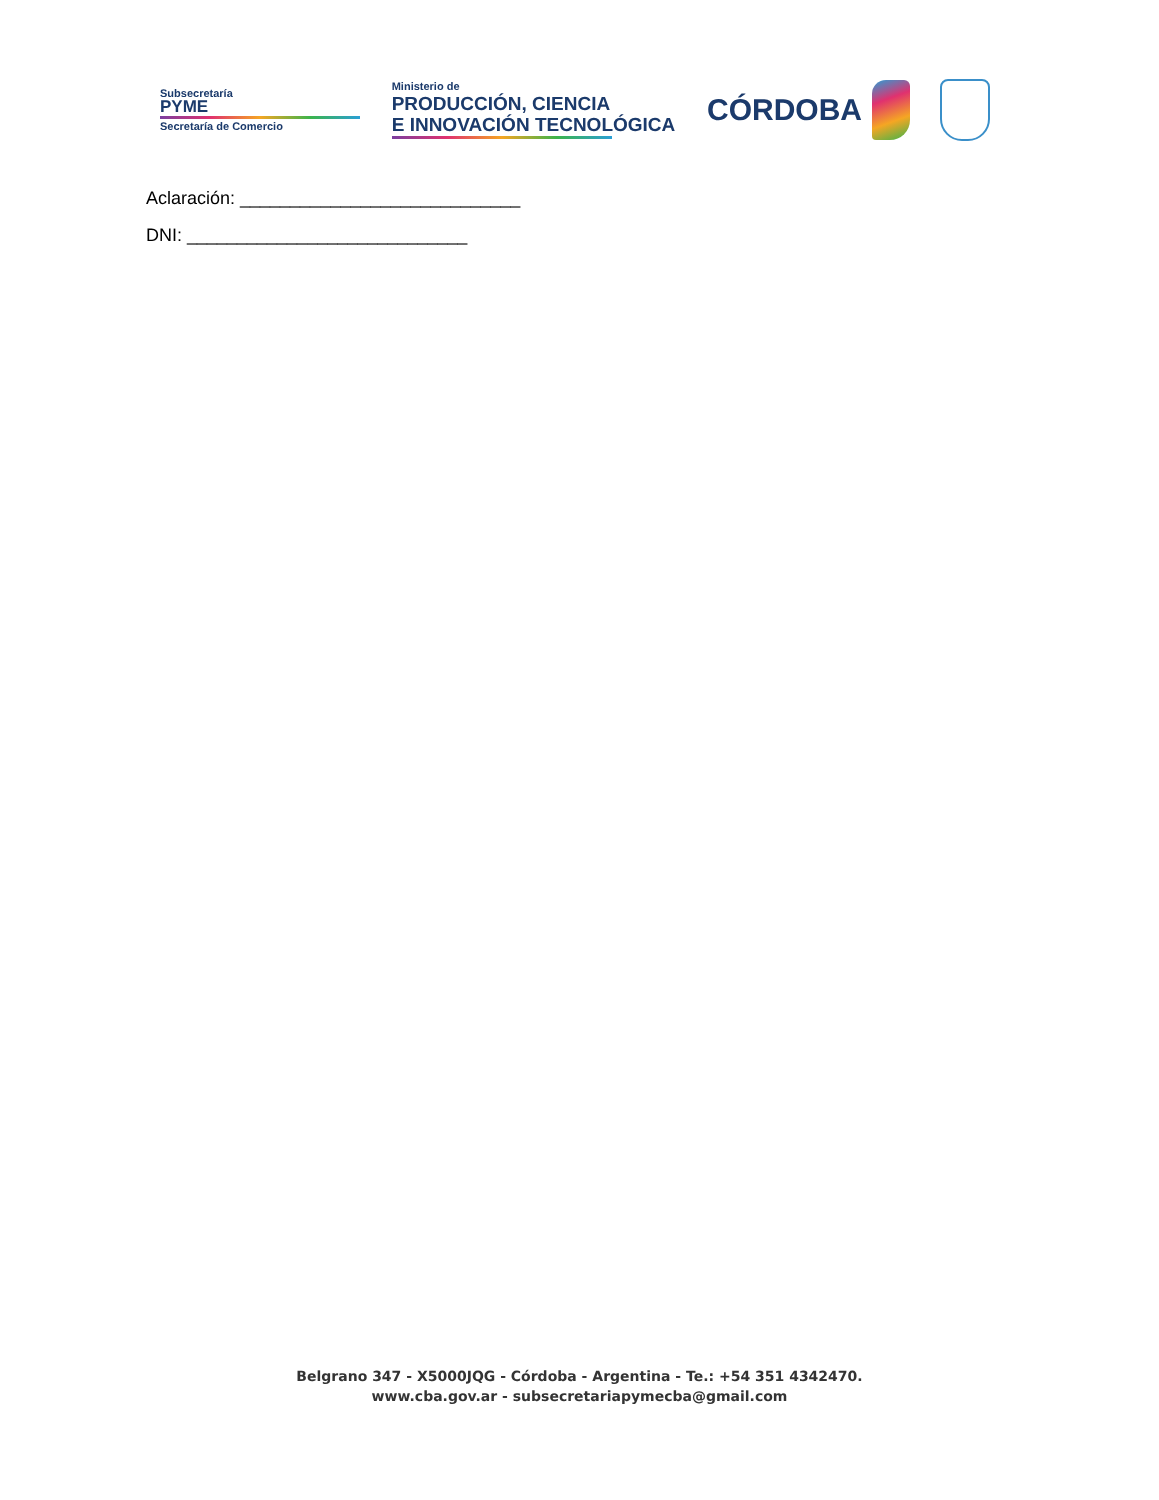Subsecretaría
PYME
Secretaría de Comercio
Ministerio de
PRODUCCIÓN, CIENCIA
E INNOVACIÓN TECNOLÓGICA
CÓRDOBA
Aclaración: ____________________________
DNI: ____________________________
Belgrano 347 - X5000JQG - Córdoba - Argentina - Te.: +54 351 4342470.
www.cba.gov.ar - subsecretariapymecba@gmail.com